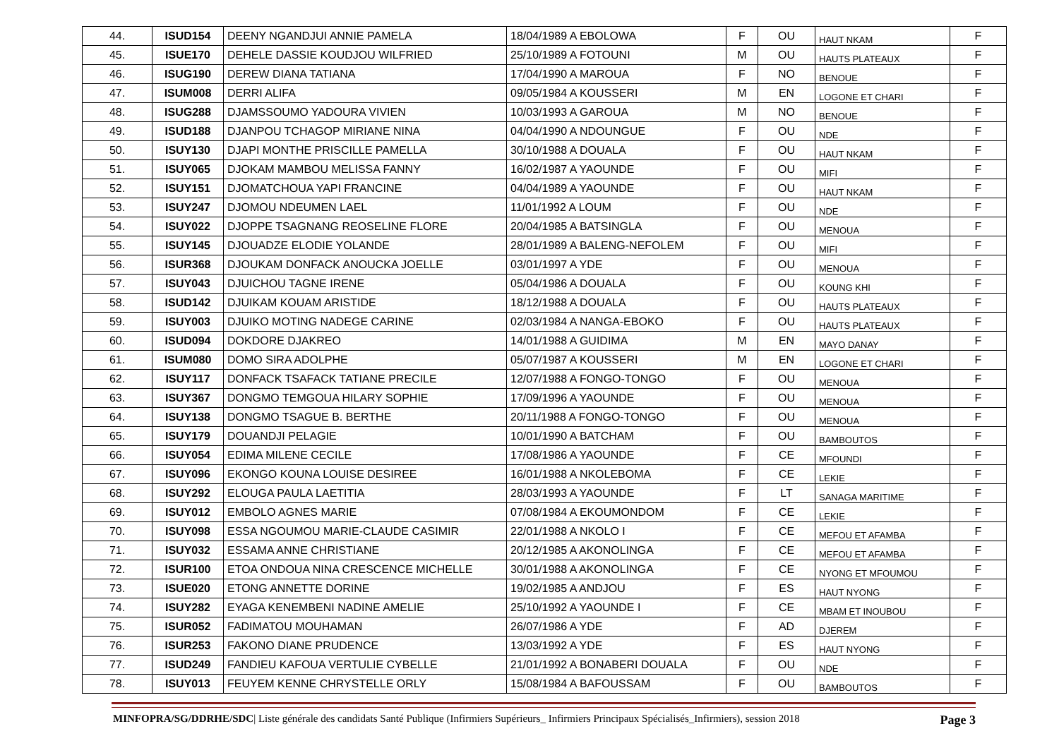| 44. | ISUD154 | DEENY NGANDJUI ANNIE PAMELA | 18/04/1989 A EBOLOWA | F | OU | HAUT NKAM | F |
| 45. | ISUE170 | DEHELE DASSIE KOUDJOU WILFRIED | 25/10/1989 A FOTOUNI | M | OU | HAUTS PLATEAUX | F |
| 46. | ISUG190 | DEREW DIANA TATIANA | 17/04/1990 A MAROUA | F | NO | BENOUE | F |
| 47. | ISUM008 | DERRI ALIFA | 09/05/1984 A KOUSSERI | M | EN | LOGONE ET CHARI | F |
| 48. | ISUG288 | DJAMSSOUMO YADOURA VIVIEN | 10/03/1993 A GAROUA | M | NO | BENOUE | F |
| 49. | ISUD188 | DJANPOU TCHAGOP MIRIANE NINA | 04/04/1990 A NDOUNGUE | F | OU | NDE | F |
| 50. | ISUY130 | DJAPI MONTHE PRISCILLE PAMELLA | 30/10/1988 A DOUALA | F | OU | HAUT NKAM | F |
| 51. | ISUY065 | DJOKAM MAMBOU MELISSA FANNY | 16/02/1987 A YAOUNDE | F | OU | MIFI | F |
| 52. | ISUY151 | DJOMATCHOUA YAPI FRANCINE | 04/04/1989 A YAOUNDE | F | OU | HAUT NKAM | F |
| 53. | ISUY247 | DJOMOU NDEUMEN LAEL | 11/01/1992 A LOUM | F | OU | NDE | F |
| 54. | ISUY022 | DJOPPE TSAGNANG REOSELINE FLORE | 20/04/1985 A BATSINGLA | F | OU | MENOUA | F |
| 55. | ISUY145 | DJOUADZE ELODIE YOLANDE | 28/01/1989 A BALENG-NEFOLEM | F | OU | MIFI | F |
| 56. | ISUR368 | DJOUKAM DONFACK ANOUCKA JOELLE | 03/01/1997 A YDE | F | OU | MENOUA | F |
| 57. | ISUY043 | DJUICHOU TAGNE IRENE | 05/04/1986 A DOUALA | F | OU | KOUNG KHI | F |
| 58. | ISUD142 | DJUIKAM KOUAM ARISTIDE | 18/12/1988 A DOUALA | F | OU | HAUTS PLATEAUX | F |
| 59. | ISUY003 | DJUIKO MOTING NADEGE CARINE | 02/03/1984 A NANGA-EBOKO | F | OU | HAUTS PLATEAUX | F |
| 60. | ISUD094 | DOKDORE DJAKREO | 14/01/1988 A GUIDIMA | M | EN | MAYO DANAY | F |
| 61. | ISUM080 | DOMO SIRA ADOLPHE | 05/07/1987 A KOUSSERI | M | EN | LOGONE ET CHARI | F |
| 62. | ISUY117 | DONFACK TSAFACK TATIANE PRECILE | 12/07/1988 A FONGO-TONGO | F | OU | MENOUA | F |
| 63. | ISUY367 | DONGMO TEMGOUA HILARY SOPHIE | 17/09/1996 A YAOUNDE | F | OU | MENOUA | F |
| 64. | ISUY138 | DONGMO TSAGUE B. BERTHE | 20/11/1988 A FONGO-TONGO | F | OU | MENOUA | F |
| 65. | ISUY179 | DOUANDJI PELAGIE | 10/01/1990 A BATCHAM | F | OU | BAMBOUTOS | F |
| 66. | ISUY054 | EDIMA MILENE CECILE | 17/08/1986 A YAOUNDE | F | CE | MFOUNDI | F |
| 67. | ISUY096 | EKONGO KOUNA LOUISE DESIREE | 16/01/1988 A NKOLEBOMA | F | CE | LEKIE | F |
| 68. | ISUY292 | ELOUGA PAULA LAETITIA | 28/03/1993 A YAOUNDE | F | LT | SANAGA MARITIME | F |
| 69. | ISUY012 | EMBOLO AGNES MARIE | 07/08/1984 A EKOUMONDOM | F | CE | LEKIE | F |
| 70. | ISUY098 | ESSA NGOUMOU MARIE-CLAUDE CASIMIR | 22/01/1988 A NKOLO I | F | CE | MEFOU ET AFAMBA | F |
| 71. | ISUY032 | ESSAMA ANNE CHRISTIANE | 20/12/1985 A AKONOLINGA | F | CE | MEFOU ET AFAMBA | F |
| 72. | ISUR100 | ETOA ONDOUA NINA CRESCENCE MICHELLE | 30/01/1988 A AKONOLINGA | F | CE | NYONG ET MFOUMOU | F |
| 73. | ISUE020 | ETONG ANNETTE DORINE | 19/02/1985 A ANDJOU | F | ES | HAUT NYONG | F |
| 74. | ISUY282 | EYAGA KENEMBENI NADINE AMELIE | 25/10/1992 A YAOUNDE I | F | CE | MBAM ET INOUBOU | F |
| 75. | ISUR052 | FADIMATOU MOUHAMAN | 26/07/1986 A YDE | F | AD | DJEREM | F |
| 76. | ISUR253 | FAKONO DIANE PRUDENCE | 13/03/1992 A YDE | F | ES | HAUT NYONG | F |
| 77. | ISUD249 | FANDIEU KAFOUA VERTULIE CYBELLE | 21/01/1992 A BONABERI DOUALA | F | OU | NDE | F |
| 78. | ISUY013 | FEUYEM KENNE CHRYSTELLE ORLY | 15/08/1984 A BAFOUSSAM | F | OU | BAMBOUTOS | F |
MINFOPRA/SG/DDRHE/SDC| Liste générale des candidats Santé Publique (Infirmiers Supérieurs_ Infirmiers Principaux Spécialisés_Infirmiers), session 2018 Page 3